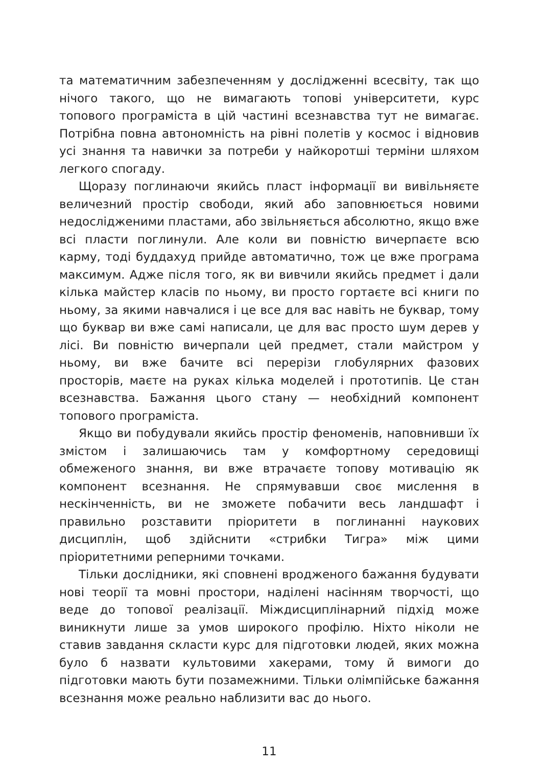та математичним забезпеченням у дослідженні всесвіту, так що нічого такого, що не вимагають топові університети, курс топового програміста в цій частині всезнавства тут не вимагає. Потрібна повна автономність на рівні полетів у космос і відновив усі знання та навички за потреби у найкоротші терміни шляхом легкого спогаду.
Щоразу поглинаючи якийсь пласт інформації ви вивільняєте величезний простір свободи, який або заповнюється новими недослідженими пластами, або звільняється абсолютно, якщо вже всі пласти поглинули. Але коли ви повністю вичерпаєте всю карму, тоді буддахуд прийде автоматично, тож це вже програма максимум. Адже після того, як ви вивчили якийсь предмет і дали кілька майстер класів по ньому, ви просто гортаєте всі книги по ньому, за якими навчалися і це все для вас навіть не буквар, тому що буквар ви вже самі написали, це для вас просто шум дерев у лісі. Ви повністю вичерпали цей предмет, стали майстром у ньому, ви вже бачите всі перерізи глобулярних фазових просторів, маєте на руках кілька моделей і прототипів. Це стан всезнавства. Бажання цього стану — необхідний компонент топового програміста.
Якщо ви побудували якийсь простір феноменів, наповнивши їх змістом і залишаючись там у комфортному середовищі обмеженого знання, ви вже втрачаєте топову мотивацію як компонент всезнання. Не спрямувавши своє мислення в нескінченність, ви не зможете побачити весь ландшафт і правильно розставити пріоритети в поглинанні наукових дисциплін, щоб здійснити «стрибки Тигра» між цими пріоритетними реперними точками.
Тільки дослідники, які сповнені вродженого бажання будувати нові теорії та мовні простори, наділені насінням творчості, що веде до топової реалізації. Міждисциплінарний підхід може виникнути лише за умов широкого профілю. Ніхто ніколи не ставив завдання скласти курс для підготовки людей, яких можна було б назвати культовими хакерами, тому й вимоги до підготовки мають бути позамежними. Тільки олімпійське бажання всезнання може реально наблизити вас до нього.
11